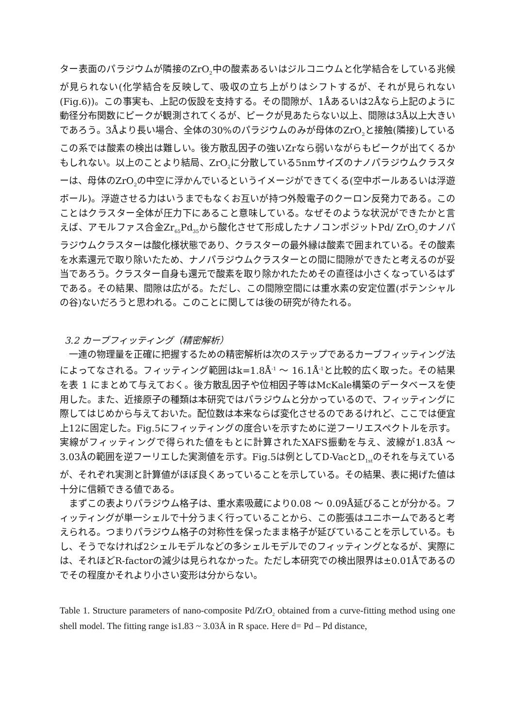ター表面のパラジウムが隣接のZrO<sub>2</sub>中の酸素あるいはジルコニウムと化学結合をしている兆候が見られない(化学結合を反映して、吸収の立ち上がりはシフトするが、それが見られない(Fig.6))。この事実も、上記の仮設を支持する。その間隙が、1Åあるいは2Åなら上記のように動径分布関数にピークが観測されてくるが、ピークが見あたらない以上、間隙は3Å以上大きいであろう。3Åより長い場合、全体の30%のパラジウムのみが母体のZrO<sub>2</sub>と接触(隣接)しているこの系では酸素の検出は難しい。後方散乱因子の強いZrなら弱いながらもピークが出てくるかもしれない。以上のことより結局、ZrO<sub>2</sub>に分散している5nmサイズのナノパラジウムクラスターは、母体のZrO<sub>2</sub>の中空に浮かんでいるというイメージができてくる(空中ボールあるいは浮遊ボール)。浮遊させる力はいうまでもなくお互いが持つ外殻電子のクーロン反発力である。このことはクラスター全体が圧力下にあること意味している。なぜそのような状況ができたかと言えば、アモルファス合金Zr<sub>65</sub>Pd<sub>35</sub>から酸化させて形成したナノコンポジットPd/ ZrO<sub>2</sub>のナノパラジウムクラスターは酸化様状態であり、クラスターの最外縁は酸素で囲まれている。その酸素を水素還元で取り除いたため、ナノパラジウムクラスターとの間に間隙ができたと考えるのが妥当であろう。クラスター自身も還元で酸素を取り除かれたためその直径は小さくなっているはずである。その結果、間隙は広がる。ただし、この間隙空間には重水素の安定位置(ポテンシャルの谷)ないだろうと思われる。このことに関しては後の研究が待たれる。
3.2 カーブフィッティング（精密解析）
一連の物理量を正確に把握するための精密解析は次のステップであるカーブフィッティング法によってなされる。フィッティング範囲はk=1.8Å<sup>-1</sup> ～ 16.1Å<sup>-1</sup>と比較的広く取った。その結果を表 1 にまとめて与えておく。後方散乱因子や位相因子等はMcKale構築のデータベースを使用した。また、近接原子の種類は本研究ではパラジウムと分かっているので、フィッティングに際してはじめから与えておいた。配位数は本来ならば変化させるのであるけれど、ここでは便宜上12に固定した。Fig.5にフィッティングの度合いを示すために逆フーリエスペクトルを示す。実線がフィッティングで得られた値をもとに計算されたXAFS振動を与え、波線が1.83Å ～ 3.03Åの範囲を逆フーリエした実測値を示す。Fig.5は例としてD-VacとD<sub>1st</sub>のそれを与えているが、それぞれ実測と計算値がほぼ良くあっていることを示している。その結果、表に掲げた値は十分に信頼できる値である。
まずこの表よりパラジウム格子は、重水素吸蔵により0.08 ～ 0.09Å延びることが分かる。フィッティングが単一シェルで十分うまく行っていることから、この膨張はユニホームであると考えられる。つまりパラジウム格子の対称性を保ったまま格子が延びていることを示している。もし、そうでなければ2シェルモデルなどの多シェルモデルでのフィッティングとなるが、実際には、それほどR-factorの減少は見られなかった。ただし本研究での検出限界は±0.01Åであるのでその程度かそれより小さい変形は分からない。
Table 1. Structure parameters of nano-composite Pd/ZrO<sub>2</sub> obtained from a curve-fitting method using one shell model. The fitting range is1.83 ~ 3.03Å in R space. Here d= Pd – Pd distance,